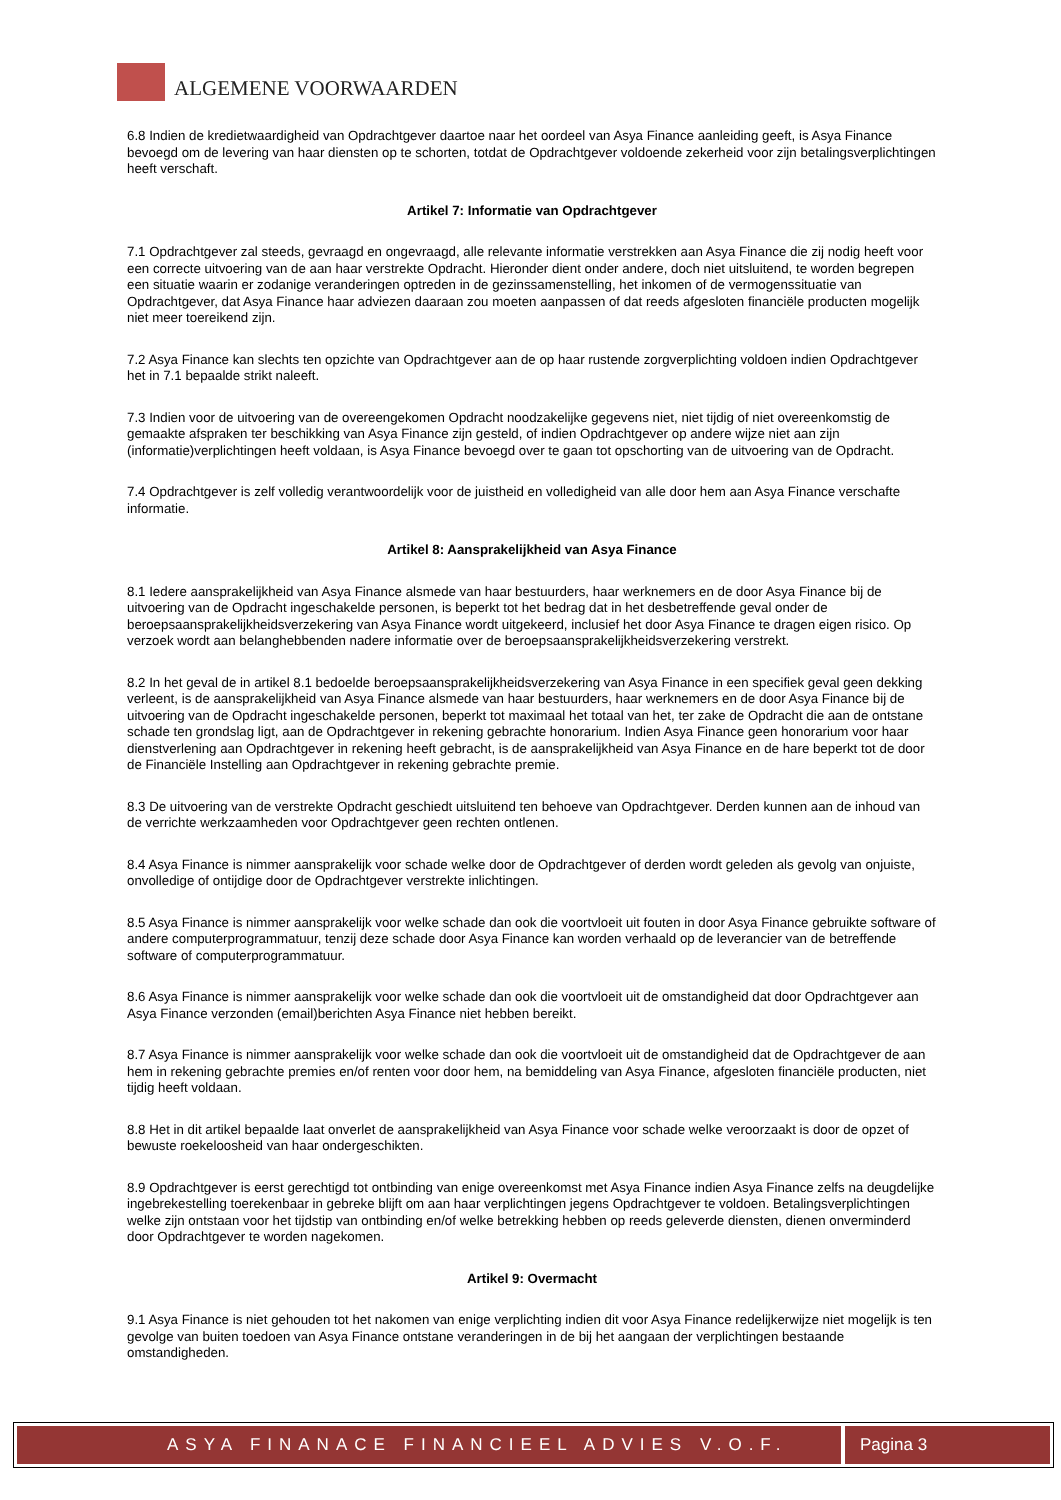ALGEMENE VOORWAARDEN
6.8 Indien de kredietwaardigheid van Opdrachtgever daartoe naar het oordeel van Asya Finance aanleiding geeft, is Asya Finance bevoegd om de levering van haar diensten op te schorten, totdat de Opdrachtgever voldoende zekerheid voor zijn betalingsverplichtingen heeft verschaft.
Artikel 7: Informatie van Opdrachtgever
7.1 Opdrachtgever zal steeds, gevraagd en ongevraagd, alle relevante informatie verstrekken aan Asya Finance die zij nodig heeft voor een correcte uitvoering van de aan haar verstrekte Opdracht. Hieronder dient onder andere, doch niet uitsluitend, te worden begrepen een situatie waarin er zodanige veranderingen optreden in de gezinssamenstelling, het inkomen of de vermogenssituatie van Opdrachtgever, dat Asya Finance haar adviezen daaraan zou moeten aanpassen of dat reeds afgesloten financiële producten mogelijk niet meer toereikend zijn.
7.2 Asya Finance kan slechts ten opzichte van Opdrachtgever aan de op haar rustende zorgverplichting voldoen indien Opdrachtgever het in 7.1 bepaalde strikt naleeft.
7.3 Indien voor de uitvoering van de overeengekomen Opdracht noodzakelijke gegevens niet, niet tijdig of niet overeenkomstig de gemaakte afspraken ter beschikking van Asya Finance zijn gesteld, of indien Opdrachtgever op andere wijze niet aan zijn (informatie)verplichtingen heeft voldaan, is Asya Finance bevoegd over te gaan tot opschorting van de uitvoering van de Opdracht.
7.4 Opdrachtgever is zelf volledig verantwoordelijk voor de juistheid en volledigheid van alle door hem aan Asya Finance verschafte informatie.
Artikel 8: Aansprakelijkheid van Asya Finance
8.1 Iedere aansprakelijkheid van Asya Finance alsmede van haar bestuurders, haar werknemers en de door Asya Finance bij de uitvoering van de Opdracht ingeschakelde personen, is beperkt tot het bedrag dat in het desbetreffende geval onder de beroepsaansprakelijkheidsverzekering van Asya Finance wordt uitgekeerd, inclusief het door Asya Finance te dragen eigen risico. Op verzoek wordt aan belanghebbenden nadere informatie over de beroepsaansprakelijkheidsverzekering verstrekt.
8.2 In het geval de in artikel 8.1 bedoelde beroepsaansprakelijkheidsverzekering van Asya Finance in een specifiek geval geen dekking verleent, is de aansprakelijkheid van Asya Finance alsmede van haar bestuurders, haar werknemers en de door Asya Finance bij de uitvoering van de Opdracht ingeschakelde personen, beperkt tot maximaal het totaal van het, ter zake de Opdracht die aan de ontstane schade ten grondslag ligt, aan de Opdrachtgever in rekening gebrachte honorarium. Indien Asya Finance geen honorarium voor haar dienstverlening aan Opdrachtgever in rekening heeft gebracht, is de aansprakelijkheid van Asya Finance en de hare beperkt tot de door de Financiële Instelling aan Opdrachtgever in rekening gebrachte premie.
8.3 De uitvoering van de verstrekte Opdracht geschiedt uitsluitend ten behoeve van Opdrachtgever. Derden kunnen aan de inhoud van de verrichte werkzaamheden voor Opdrachtgever geen rechten ontlenen.
8.4 Asya Finance is nimmer aansprakelijk voor schade welke door de Opdrachtgever of derden wordt geleden als gevolg van onjuiste, onvolledige of ontijdige door de Opdrachtgever verstrekte inlichtingen.
8.5 Asya Finance is nimmer aansprakelijk voor welke schade dan ook die voortvloeit uit fouten in door Asya Finance gebruikte software of andere computerprogrammatuur, tenzij deze schade door Asya Finance kan worden verhaald op de leverancier van de betreffende software of computerprogrammatuur.
8.6 Asya Finance is nimmer aansprakelijk voor welke schade dan ook die voortvloeit uit de omstandigheid dat door Opdrachtgever aan Asya Finance verzonden (email)berichten Asya Finance niet hebben bereikt.
8.7 Asya Finance is nimmer aansprakelijk voor welke schade dan ook die voortvloeit uit de omstandigheid dat de Opdrachtgever de aan hem in rekening gebrachte premies en/of renten voor door hem, na bemiddeling van Asya Finance, afgesloten financiële producten, niet tijdig heeft voldaan.
8.8 Het in dit artikel bepaalde laat onverlet de aansprakelijkheid van Asya Finance voor schade welke veroorzaakt is door de opzet of bewuste roekeloosheid van haar ondergeschikten.
8.9 Opdrachtgever is eerst gerechtigd tot ontbinding van enige overeenkomst met Asya Finance indien Asya Finance zelfs na deugdelijke ingebrekestelling toerekenbaar in gebreke blijft om aan haar verplichtingen jegens Opdrachtgever te voldoen. Betalingsverplichtingen welke zijn ontstaan voor het tijdstip van ontbinding en/of welke betrekking hebben op reeds geleverde diensten, dienen onverminderd door Opdrachtgever te worden nagekomen.
Artikel 9: Overmacht
9.1 Asya Finance is niet gehouden tot het nakomen van enige verplichting indien dit voor Asya Finance redelijkerwijze niet mogelijk is ten gevolge van buiten toedoen van Asya Finance ontstane veranderingen in de bij het aangaan der verplichtingen bestaande omstandigheden.
ASYA FINANACE FINANCIEEL ADVIES V.O.F.
Pagina 3